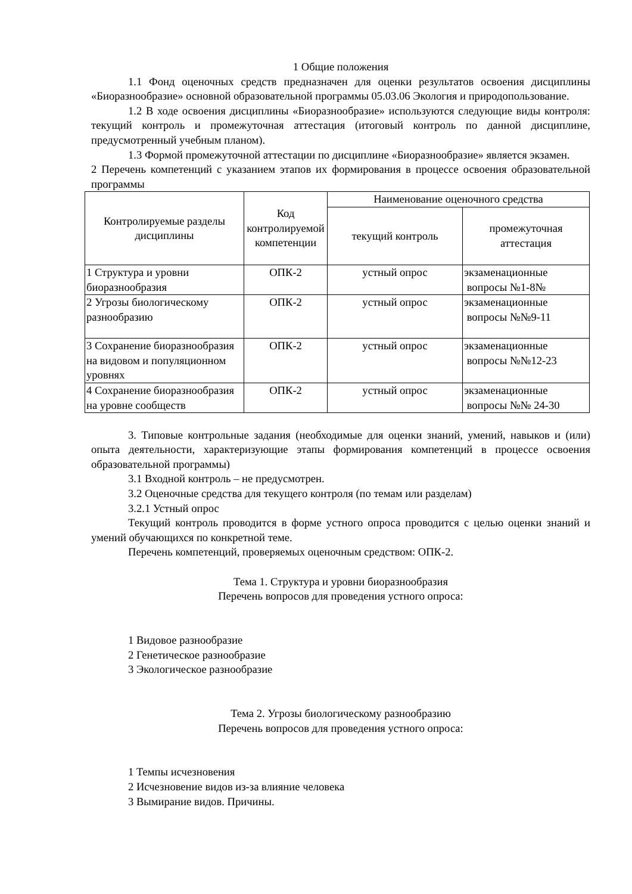1 Общие положения
1.1 Фонд оценочных средств предназначен для оценки результатов освоения дисциплины «Биоразнообразие» основной образовательной программы 05.03.06 Экология и природопользование.
1.2 В ходе освоения дисциплины «Биоразнообразие» используются следующие виды контроля: текущий контроль и промежуточная аттестация (итоговый контроль по данной дисциплине, предусмотренный учебным планом).
1.3 Формой промежуточной аттестации по дисциплине «Биоразнообразие» является экзамен.
2 Перечень компетенций с указанием этапов их формирования в процессе освоения образовательной программы
| Контролируемые разделы дисциплины | Код контролируемой компетенции | Наименование оценочного средства | |
| --- | --- | --- | --- |
| | | текущий контроль | промежуточная аттестация |
| 1 Структура и уровни биоразнообразия | ОПК-2 | устный опрос | экзаменационные вопросы №1-8№ |
| 2 Угрозы биологическому разнообразию | ОПК-2 | устный опрос | экзаменационные вопросы №№9-11 |
| 3 Сохранение биоразнообразия на видовом и популяционном уровнях | ОПК-2 | устный опрос | экзаменационные вопросы №№12-23 |
| 4 Сохранение биоразнообразия на уровне сообществ | ОПК-2 | устный опрос | экзаменационные вопросы №№ 24-30 |
3. Типовые контрольные задания (необходимые для оценки знаний, умений, навыков и (или) опыта деятельности, характеризующие этапы формирования компетенций в процессе освоения образовательной программы)
3.1 Входной контроль – не предусмотрен.
3.2 Оценочные средства для текущего контроля (по темам или разделам)
3.2.1 Устный опрос
Текущий контроль проводится в форме устного опроса проводится с целью оценки знаний и умений обучающихся по конкретной теме.
Перечень компетенций, проверяемых оценочным средством: ОПК-2.
Тема 1. Структура и уровни биоразнообразия
Перечень вопросов для проведения устного опроса:
1 Видовое разнообразие
2 Генетическое разнообразие
3 Экологическое разнообразие
Тема 2. Угрозы биологическому разнообразию
Перечень вопросов для проведения устного опроса:
1 Темпы исчезновения
2 Исчезновение видов из-за влияние человека
3 Вымирание видов. Причины.